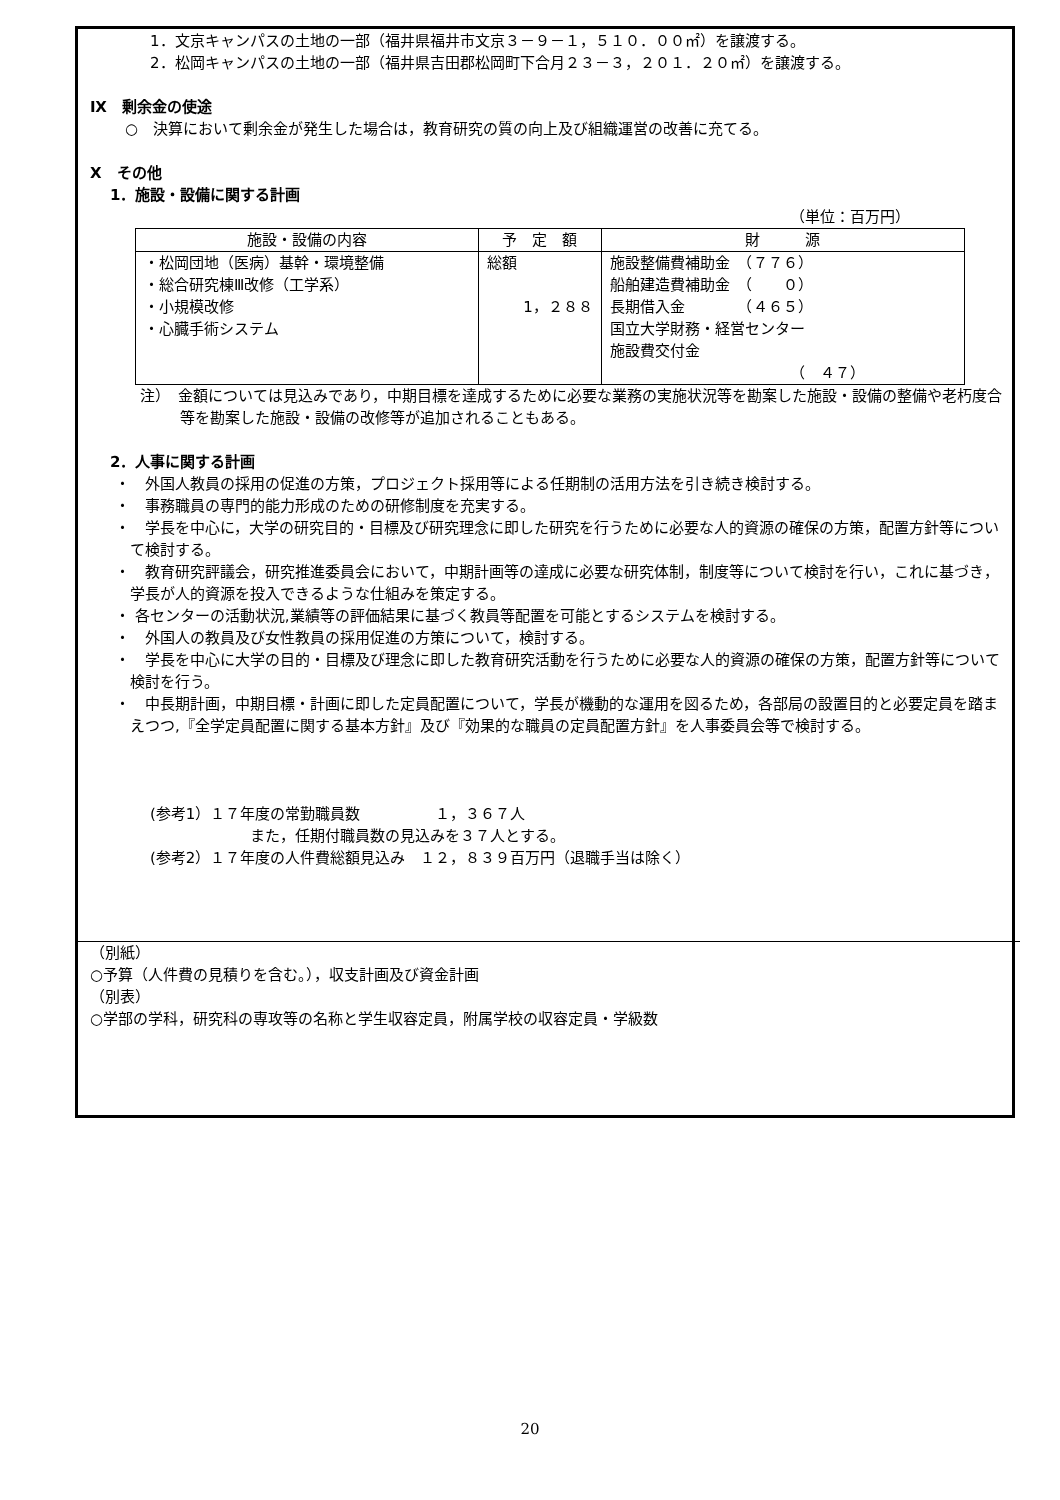1．文京キャンパスの土地の一部（福井県福井市文京３－９－１，５１０．００㎡）を譲渡する。
2．松岡キャンパスの土地の一部（福井県吉田郡松岡町下合月２３－３，２０１．２０㎡）を譲渡する。
Ⅸ　剰余金の使途
○　決算において剰余金が発生した場合は，教育研究の質の向上及び組織運営の改善に充てる。
Ⅹ　その他
1．施設・設備に関する計画
（単位：百万円）
| 施設・設備の内容 | 予 定 額 | 財 源 |
| --- | --- | --- |
| ・松岡団地（医病）基幹・環境整備 ・総合研究棟Ⅲ改修（工学系） ・小規模改修 ・心臓手術システム | 総額 1，２８８ | 施設整備費補助金 （７７６） 船舶建造費補助金 （ ０） 長期借入金 （４６５） 国立大学財務・経営センター 施設費交付金 （ ４７） |
注）　金額については見込みであり，中期目標を達成するために必要な業務の実施状況等を勘案した施設・設備の整備や老朽度合等を勘案した施設・設備の改修等が追加されることもある。
2．人事に関する計画
・　外国人教員の採用の促進の方策，プロジェクト採用等による任期制の活用方法を引き続き検討する。
・　事務職員の専門的能力形成のための研修制度を充実する。
・　学長を中心に，大学の研究目的・目標及び研究理念に即した研究を行うために必要な人的資源の確保の方策，配置方針等について検討する。
・　教育研究評議会，研究推進委員会において，中期計画等の達成に必要な研究体制，制度等について検討を行い，これに基づき，学長が人的資源を投入できるような仕組みを策定する。
・ 各センターの活動状況,業績等の評価結果に基づく教員等配置を可能とするシステムを検討する。
・　外国人の教員及び女性教員の採用促進の方策について，検討する。
・　学長を中心に大学の目的・目標及び理念に即した教育研究活動を行うために必要な人的資源の確保の方策，配置方針等について検討を行う。
・　中長期計画，中期目標・計画に即した定員配置について，学長が機動的な運用を図るため，各部局の設置目的と必要定員を踏まえつつ,『全学定員配置に関する基本方針』及び『効果的な職員の定員配置方針』を人事委員会等で検討する。
(参考1）１７年度の常勤職員数　　　　　１，３６７人
また，任期付職員数の見込みを３７人とする。
(参考2）１７年度の人件費総額見込み　１２，８３９百万円（退職手当は除く）
（別紙）
○予算（人件費の見積りを含む。），収支計画及び資金計画
（別表）
○学部の学科，研究科の専攻等の名称と学生収容定員，附属学校の収容定員・学級数
20